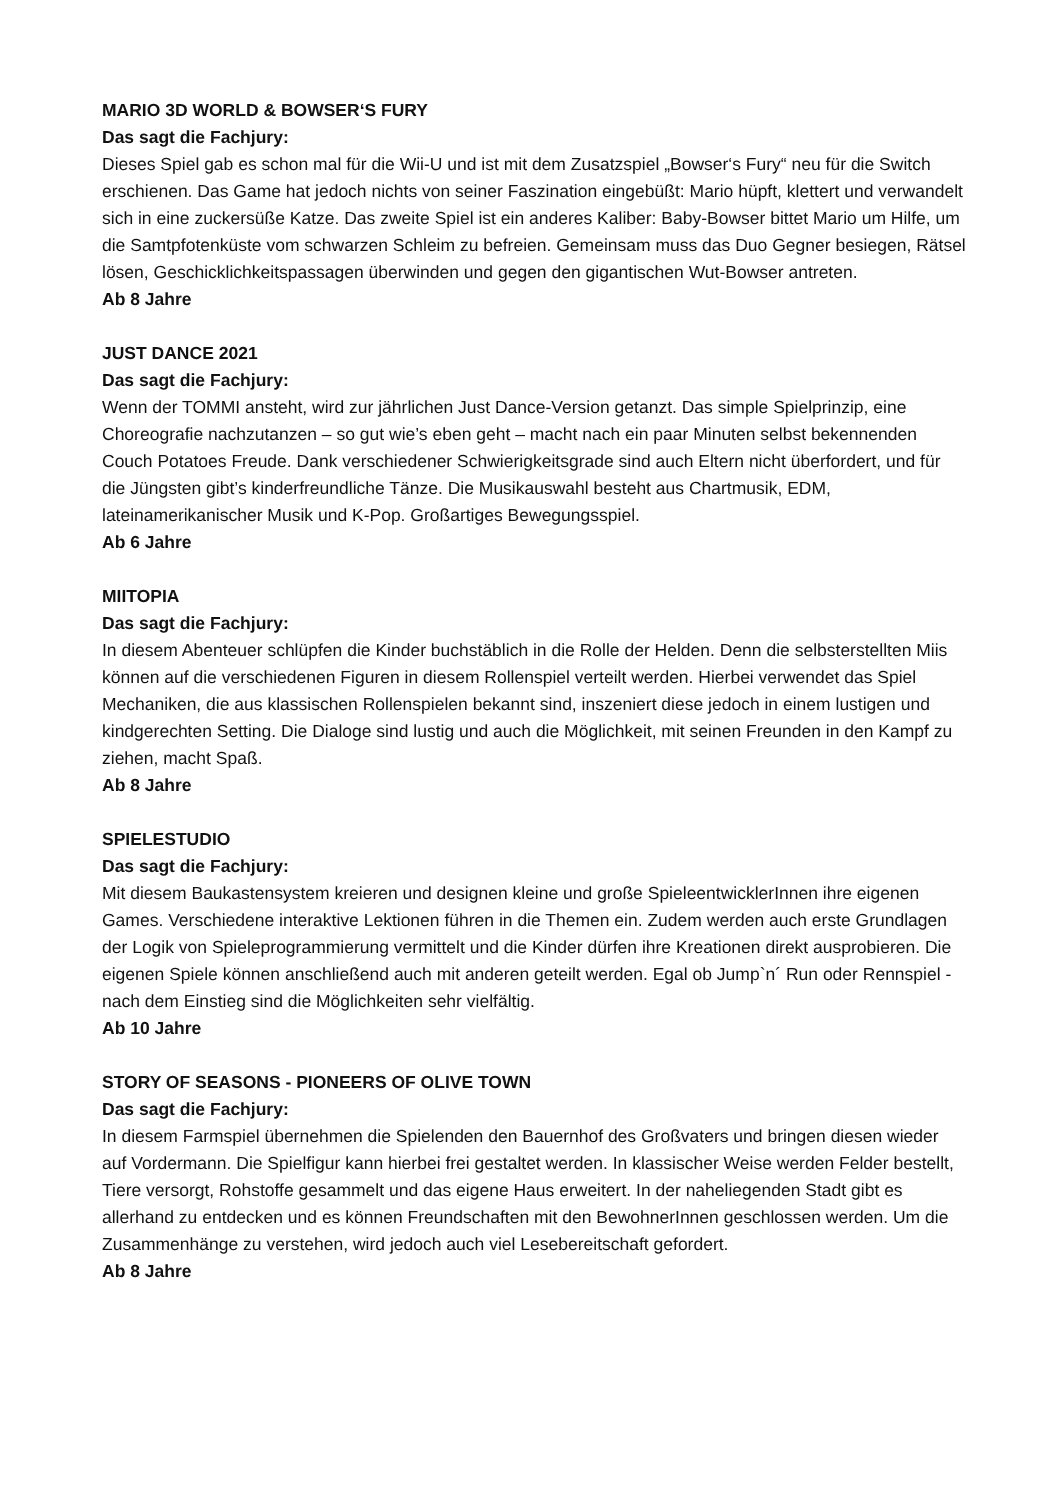MARIO 3D WORLD & BOWSER‘S FURY
Das sagt die Fachjury:
Dieses Spiel gab es schon mal für die Wii-U und ist mit dem Zusatzspiel „Bowser‘s Fury“ neu für die Switch erschienen. Das Game hat jedoch nichts von seiner Faszination eingebüßt: Mario hüpft, klettert und verwandelt sich in eine zuckersüße Katze. Das zweite Spiel ist ein anderes Kaliber: Baby-Bowser bittet Mario um Hilfe, um die Samtpfotenküste vom schwarzen Schleim zu befreien. Gemeinsam muss das Duo Gegner besiegen, Rätsel lösen, Geschicklichkeitspassagen überwinden und gegen den gigantischen Wut-Bowser antreten.
Ab 8 Jahre
JUST DANCE 2021
Das sagt die Fachjury:
Wenn der TOMMI ansteht, wird zur jährlichen Just Dance-Version getanzt. Das simple Spielprinzip, eine Choreografie nachzutanzen – so gut wie’s eben geht – macht nach ein paar Minuten selbst bekennenden Couch Potatoes Freude. Dank verschiedener Schwierigkeitsgrade sind auch Eltern nicht überfordert, und für die Jüngsten gibt’s kinderfreundliche Tänze. Die Musikauswahl besteht aus Chartmusik, EDM, lateinamerikanischer Musik und K-Pop. Großartiges Bewegungsspiel.
Ab 6 Jahre
MIITOPIA
Das sagt die Fachjury:
In diesem Abenteuer schlüpfen die Kinder buchstäblich in die Rolle der Helden. Denn die selbsterstellten Miis können auf die verschiedenen Figuren in diesem Rollenspiel verteilt werden. Hierbei verwendet das Spiel Mechaniken, die aus klassischen Rollenspielen bekannt sind, inszeniert diese jedoch in einem lustigen und kindgerechten Setting. Die Dialoge sind lustig und auch die Möglichkeit, mit seinen Freunden in den Kampf zu ziehen, macht Spaß.
Ab 8 Jahre
SPIELESTUDIO
Das sagt die Fachjury:
Mit diesem Baukastensystem kreieren und designen kleine und große SpieleentwicklerInnen ihre eigenen Games. Verschiedene interaktive Lektionen führen in die Themen ein. Zudem werden auch erste Grundlagen der Logik von Spieleprogrammierung vermittelt und die Kinder dürfen ihre Kreationen direkt ausprobieren. Die eigenen Spiele können anschließend auch mit anderen geteilt werden. Egal ob Jump`n´ Run oder Rennspiel - nach dem Einstieg sind die Möglichkeiten sehr vielfältig.
Ab 10 Jahre
STORY OF SEASONS - PIONEERS OF OLIVE TOWN
Das sagt die Fachjury:
In diesem Farmspiel übernehmen die Spielenden den Bauernhof des Großvaters und bringen diesen wieder auf Vordermann. Die Spielfigur kann hierbei frei gestaltet werden. In klassischer Weise werden Felder bestellt, Tiere versorgt, Rohstoffe gesammelt und das eigene Haus erweitert. In der naheliegenden Stadt gibt es allerhand zu entdecken und es können Freundschaften mit den BewohnerInnen geschlossen werden. Um die Zusammenhänge zu verstehen, wird jedoch auch viel Lesebereitschaft gefordert.
Ab 8 Jahre